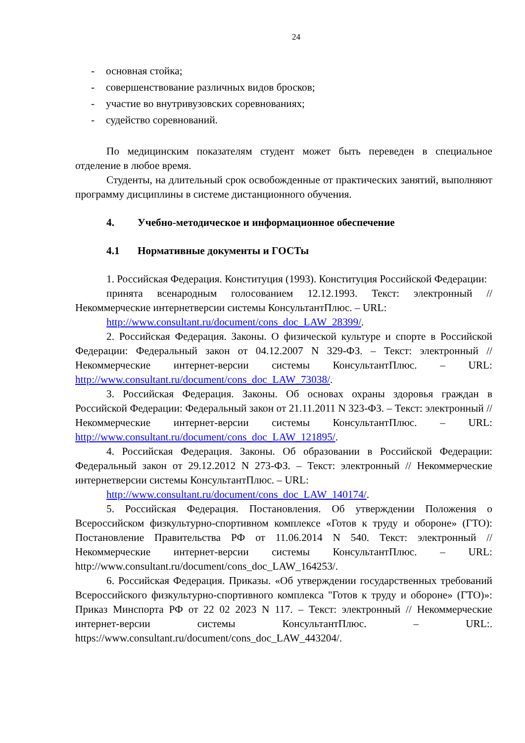24
- основная стойка;
- совершенствование различных видов бросков;
- участие во внутривузовских соревнованиях;
- судейство соревнований.
По медицинским показателям студент может быть переведен в специальное отделение в любое время.
Студенты, на длительный срок освобожденные от практических занятий, выполняют программу дисциплины в системе дистанционного обучения.
4. Учебно-методическое и информационное обеспечение
4.1 Нормативные документы и ГОСТы
1. Российская Федерация. Конституция (1993). Конституция Российской Федерации:
принята всенародным голосованием 12.12.1993. Текст: электронный // Некоммерческие интернетверсии системы КонсультантПлюс. – URL:
http://www.consultant.ru/document/cons_doc_LAW_28399/.
2. Российская Федерация. Законы. О физической культуре и спорте в Российской Федерации: Федеральный закон от 04.12.2007 N 329-ФЗ. – Текст: электронный // Некоммерческие интернет-версии системы КонсультантПлюс. – URL: http://www.consultant.ru/document/cons_doc_LAW_73038/.
3. Российская Федерация. Законы. Об основах охраны здоровья граждан в Российской Федерации: Федеральный закон от 21.11.2011 N 323-ФЗ. – Текст: электронный // Некоммерческие интернет-версии системы КонсультантПлюс. – URL: http://www.consultant.ru/document/cons_doc_LAW_121895/.
4. Российская Федерация. Законы. Об образовании в Российской Федерации: Федеральный закон от 29.12.2012 N 273-ФЗ. – Текст: электронный // Некоммерческие интернетверсии системы КонсультантПлюс. – URL:
http://www.consultant.ru/document/cons_doc_LAW_140174/.
5. Российская Федерация. Постановления. Об утверждении Положения о Всероссийском физкультурно-спортивном комплексе «Готов к труду и обороне» (ГТО): Постановление Правительства РФ от 11.06.2014 N 540. Текст: электронный // Некоммерческие интернет-версии системы КонсультантПлюс. – URL: http://www.consultant.ru/document/cons_doc_LAW_164253/.
6. Российская Федерация. Приказы. «Об утверждении государственных требований Всероссийского физкультурно-спортивного комплекса "Готов к труду и обороне» (ГТО)»: Приказ Минспорта РФ от 22 02 2023 N 117. – Текст: электронный // Некоммерческие интернет-версии системы КонсультантПлюс. – URL:. https://www.consultant.ru/document/cons_doc_LAW_443204/.